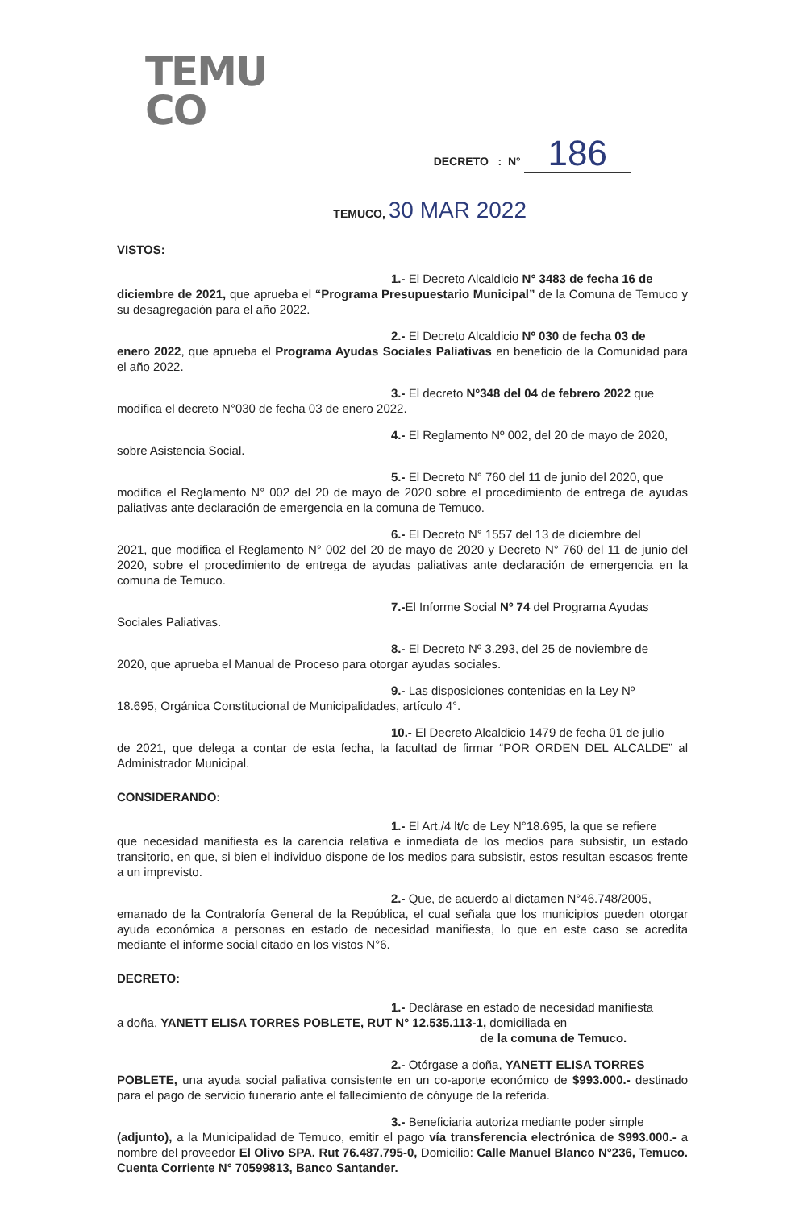TEMU
CO
DECRETO : N° 186
TEMUCO, 30 MAR 2022
VISTOS:
1.- El Decreto Alcaldicio N° 3483 de fecha 16 de
diciembre de 2021, que aprueba el “Programa Presupuestario Municipal” de la Comuna de Temuco y su desagregación para el año 2022.
2.- El Decreto Alcaldicio Nº 030 de fecha 03 de
enero 2022, que aprueba el Programa Ayudas Sociales Paliativas en beneficio de la Comunidad para el año 2022.
3.- El decreto N°348 del 04 de febrero 2022 que
modifica el decreto N°030 de fecha 03 de enero 2022.
4.- El Reglamento Nº 002, del 20 de mayo de 2020,
sobre Asistencia Social.
5.- El Decreto N° 760 del 11 de junio del 2020, que
modifica el Reglamento N° 002 del 20 de mayo de 2020 sobre el procedimiento de entrega de ayudas paliativas ante declaración de emergencia en la comuna de Temuco.
6.- El Decreto N° 1557 del 13 de diciembre del
2021, que modifica el Reglamento N° 002 del 20 de mayo de 2020 y Decreto N° 760 del 11 de junio del 2020, sobre el procedimiento de entrega de ayudas paliativas ante declaración de emergencia en la comuna de Temuco.
7.-El Informe Social Nº 74 del Programa Ayudas
Sociales Paliativas.
8.- El Decreto Nº 3.293, del 25 de noviembre de
2020, que aprueba el Manual de Proceso para otorgar ayudas sociales.
9.- Las disposiciones contenidas en la Ley Nº
18.695, Orgánica Constitucional de Municipalidades, artículo 4°.
10.- El Decreto Alcaldicio 1479 de fecha 01 de julio
de 2021, que delega a contar de esta fecha, la facultad de firmar “POR ORDEN DEL ALCALDE” al Administrador Municipal.
CONSIDERANDO:
1.- El Art./4 lt/c de Ley N°18.695, la que se refiere
que necesidad manifiesta es la carencia relativa e inmediata de los medios para subsistir, un estado transitorio, en que, si bien el individuo dispone de los medios para subsistir, estos resultan escasos frente a un imprevisto.
2.- Que, de acuerdo al dictamen N°46.748/2005,
emanado de la Contraloría General de la República, el cual señala que los municipios pueden otorgar ayuda económica a personas en estado de necesidad manifiesta, lo que en este caso se acredita mediante el informe social citado en los vistos N°6.
DECRETO:
1.- Declárase en estado de necesidad manifiesta
a doña, YANETT ELISA TORRES POBLETE, RUT N° 12.535.113-1, domiciliada en
de la comuna de Temuco.
2.- Otórgase a doña, YANETT ELISA TORRES
POBLETE, una ayuda social paliativa consistente en un co-aporte económico de $993.000.- destinado para el pago de servicio funerario ante el fallecimiento de cónyuge de la referida.
3.- Beneficiaria autoriza mediante poder simple
(adjunto), a la Municipalidad de Temuco, emitir el pago vía transferencia electrónica de $993.000.- a nombre del proveedor El Olivo SPA. Rut 76.487.795-0, Domicilio: Calle Manuel Blanco N°236, Temuco. Cuenta Corriente N° 70599813, Banco Santander.